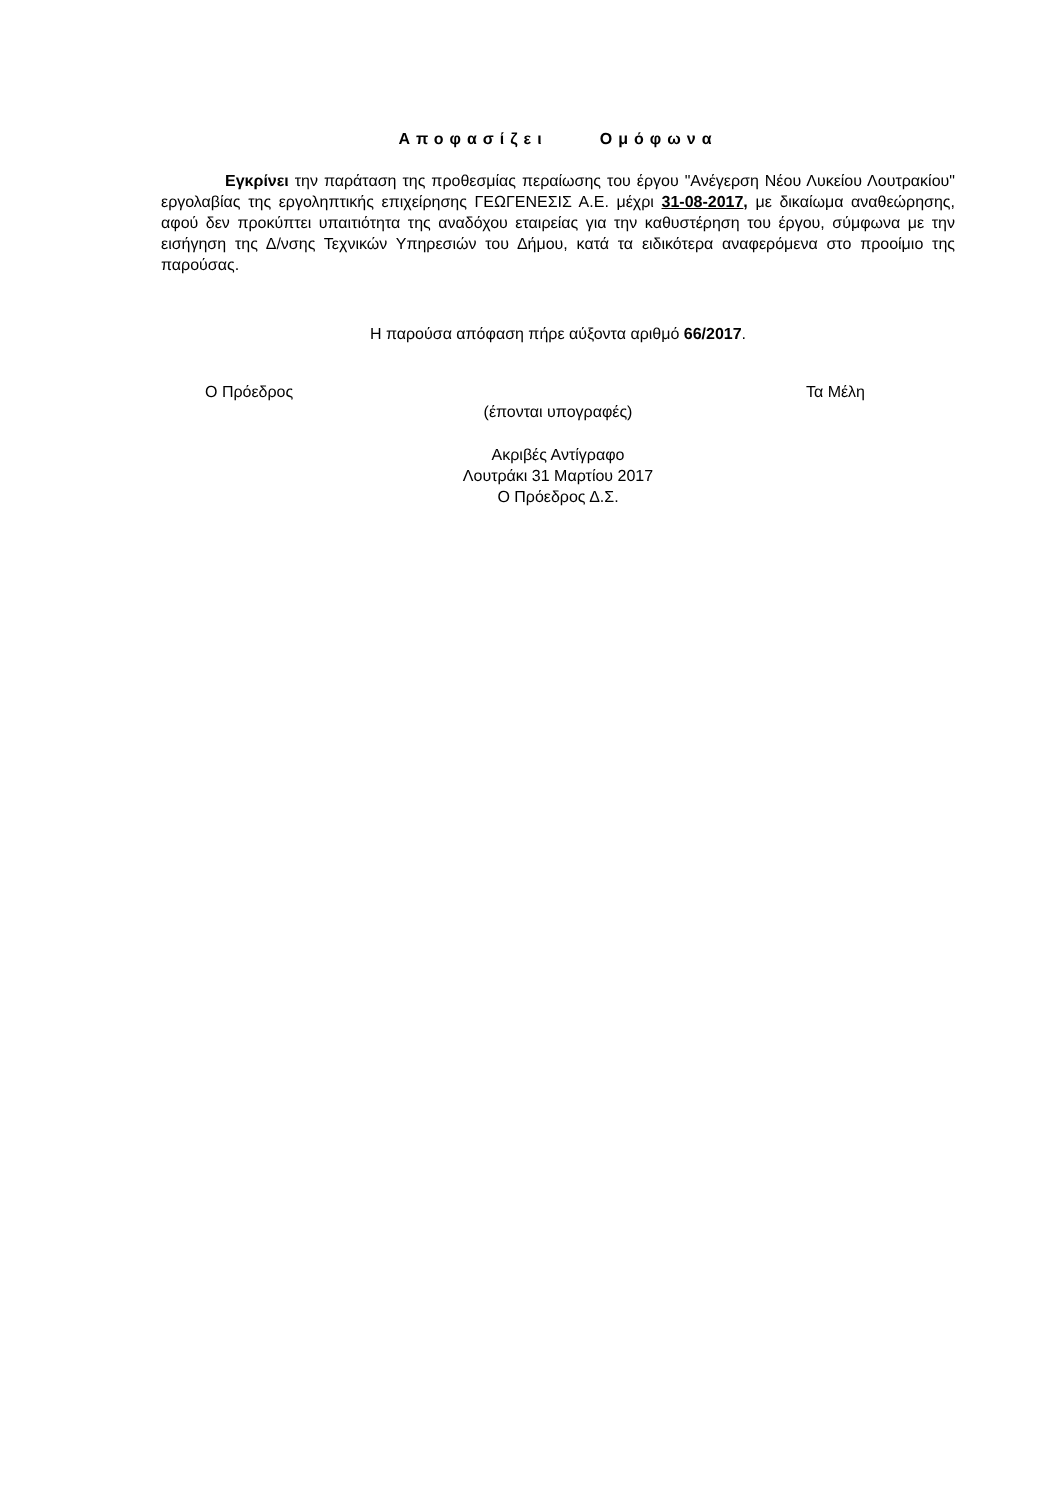Αποφασίζει Ομόφωνα
Εγκρίνει την παράταση της προθεσμίας περαίωσης του έργου "Ανέγερση Νέου Λυκείου Λουτρακίου" εργολαβίας της εργοληπτικής επιχείρησης ΓΕΩΓΕΝΕΣΙΣ Α.Ε. μέχρι 31-08-2017, με δικαίωμα αναθεώρησης, αφού δεν προκύπτει υπαιτιότητα της αναδόχου εταιρείας για την καθυστέρηση του έργου, σύμφωνα με την εισήγηση της Δ/νσης Τεχνικών Υπηρεσιών του Δήμου, κατά τα ειδικότερα αναφερόμενα στο προοίμιο της παρούσας.
Η παρούσα απόφαση πήρε αύξοντα αριθμό 66/2017.
Ο Πρόεδρος Τα Μέλη
(έπονται υπογραφές)
Ακριβές Αντίγραφο
Λουτράκι 31 Μαρτίου 2017
Ο Πρόεδρος Δ.Σ.